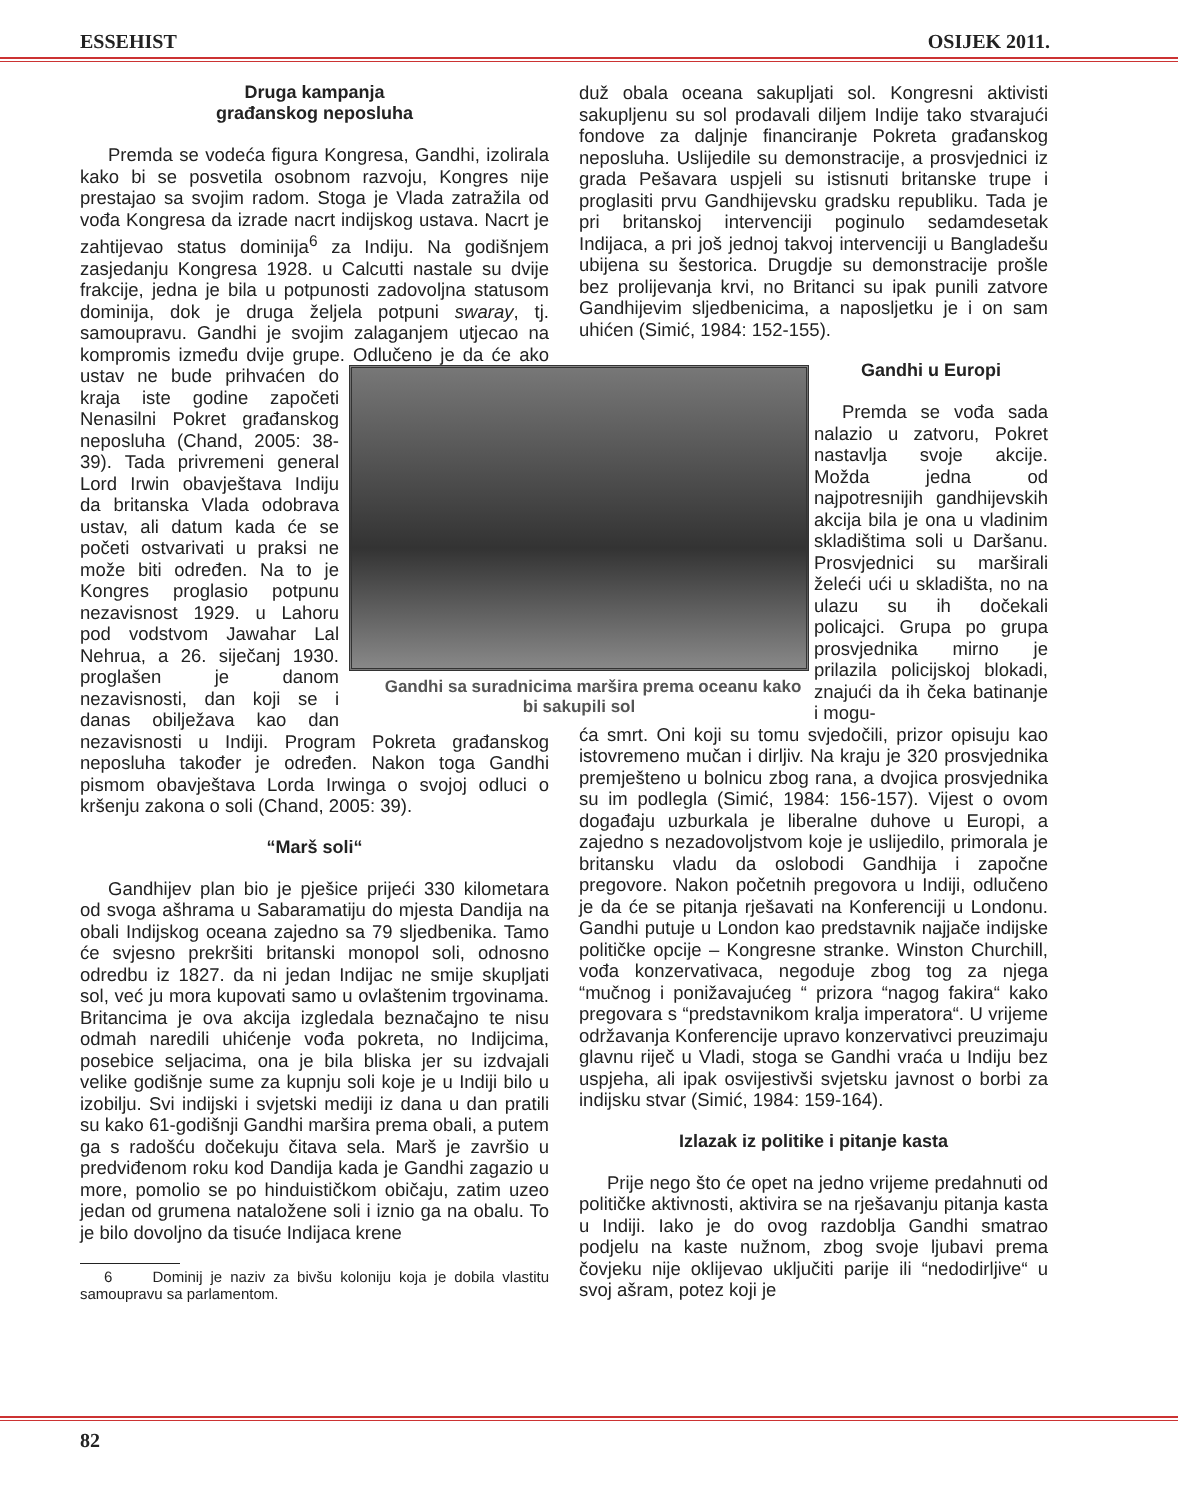ESSEHIST OSIJEK 2011.
Druga kampanja
građanskog neposluha
Premda se vodeća figura Kongresa, Gandhi, izolirala kako bi se posvetila osobnom razvoju, Kongres nije prestajao sa svojim radom. Stoga je Vlada zatražila od vođa Kongresa da izrade nacrt indijskog ustava. Nacrt je zahtijevao status dominija<sup>6</sup> za Indiju. Na godišnjem zasjedanju Kongresa 1928. u Calcutti nastale su dvije frakcije, jedna je bila u potpunosti zadovoljna statusom dominija, dok je druga željela potpuni swaray, tj. samoupravu. Gandhi je svojim zalaganjem utjecao na kompromis između dvije grupe. Odlučeno je da će ako Gandhi sa suradnicima maršira prema oceanu kako bi sakupili sol ustav ne bude prihvaćen do kraja iste godine započeti Nenasilni Pokret građanskog neposluha (Chand, 2005: 38-39). Tada privremeni general Lord Irwin obavještava Indiju da britanska Vlada odobrava ustav, ali datum kada će se početi ostvarivati u praksi ne može biti određen. Na to je Kongres proglasio potpunu nezavisnost 1929. u Lahoru pod vodstvom Jawahar Lal Nehrua, a 26. siječanj 1930. proglašen je danom nezavisnosti, dan koji se i danas obilježava kao dan nezavisnosti u Indiji. Program Pokreta građanskog neposluha također je određen. Nakon toga Gandhi pismom obavještava Lorda Irwinga o svojoj odluci o kršenju zakona o soli (Chand, 2005: 39).
“Marš soli“
Gandhijev plan bio je pješice prijeći 330 kilometara od svoga ašhrama u Sabaramatiju do mjesta Dandija na obali Indijskog oceana zajedno sa 79 sljedbenika. Tamo će svjesno prekršiti britanski monopol soli, odnosno odredbu iz 1827. da ni jedan Indijac ne smije skupljati sol, već ju mora kupovati samo u ovlaštenim trgovinama. Britancima je ova akcija izgledala beznačajno te nisu odmah naredili uhićenje vođa pokreta, no Indijcima, posebice seljacima, ona je bila bliska jer su izdvajali velike godišnje sume za kupnju soli koje je u Indiji bilo u izobilju. Svi indijski i svjetski mediji iz dana u dan pratili su kako 61-godišnji Gandhi maršira prema obali, a putem ga s radošću dočekuju čitava sela. Marš je završio u predviđenom roku kod Dandija kada je Gandhi zagazio u more, pomolio se po hinduističkom običaju, zatim uzeo jedan od grumena nataložene soli i iznio ga na obalu. To je bilo dovoljno da tisuće Indijaca krene
6 Dominij je naziv za bivšu koloniju koja je dobila vlastitu samoupravu sa parlamentom.
duž obala oceana sakupljati sol. Kongresni aktivisti sakupljenu su sol prodavali diljem Indije tako stvarajući fondove za daljnje financiranje Pokreta građanskog neposluha. Uslijedile su demonstracije, a prosvjednici iz grada Pešavara uspjeli su istisnuti britanske trupe i proglasiti prvu Gandhijevsku gradsku republiku. Tada je pri britanskoj intervenciji poginulo sedamdesetak Indijaca, a pri još jednoj takvoj intervenciji u Bangladešu ubijena su šestorica. Drugdje su demonstracije prošle bez prolijevanja krvi, no Britanci su ipak punili zatvore Gandhijevim sljedbenicima, a naposljetku je i on sam uhićen (Simić, 1984: 152-155).
Gandhi u Europi
Premda se vođa sada nalazio u zatvoru, Pokret nastavlja svoje akcije. Možda jedna od najpotresnijih gandhijevskih akcija bila je ona u vladinim skladištima soli u Daršanu. Prosvjednici su marširali želeći ući u skladišta, no na ulazu su ih dočekali policajci. Grupa po grupa prosvjednika mirno je prilazila policijskoj blokadi, znajući da ih čeka batinanje i mogu-
ća smrt. Oni koji su tomu svjedočili, prizor opisuju kao istovremeno mučan i dirljiv. Na kraju je 320 prosvjednika premješteno u bolnicu zbog rana, a dvojica prosvjednika su im podlegla (Simić, 1984: 156-157). Vijest o ovom događaju uzburkala je liberalne duhove u Europi, a zajedno s nezadovoljstvom koje je uslijedilo, primorala je britansku vladu da oslobodi Gandhija i započne pregovore. Nakon početnih pregovora u Indiji, odlučeno je da će se pitanja rješavati na Konferenciji u Londonu. Gandhi putuje u London kao predstavnik najjače indijske političke opcije – Kongresne stranke. Winston Churchill, vođa konzervativaca, negoduje zbog tog za njega “mučnog i ponižavajućeg “ prizora “nagog fakira“ kako pregovara s “predstavnikom kralja imperatora“. U vrijeme održavanja Konferencije upravo konzervativci preuzimaju glavnu riječ u Vladi, stoga se Gandhi vraća u Indiju bez uspjeha, ali ipak osvijestivši svjetsku javnost o borbi za indijsku stvar (Simić, 1984: 159-164).
Izlazak iz politike i pitanje kasta
Prije nego što će opet na jedno vrijeme predahnuti od političke aktivnosti, aktivira se na rješavanju pitanja kasta u Indiji. Iako je do ovog razdoblja Gandhi smatrao podjelu na kaste nužnom, zbog svoje ljubavi prema čovjeku nije oklijevao uključiti parije ili “nedodirljive“ u svoj ašram, potez koji je
82